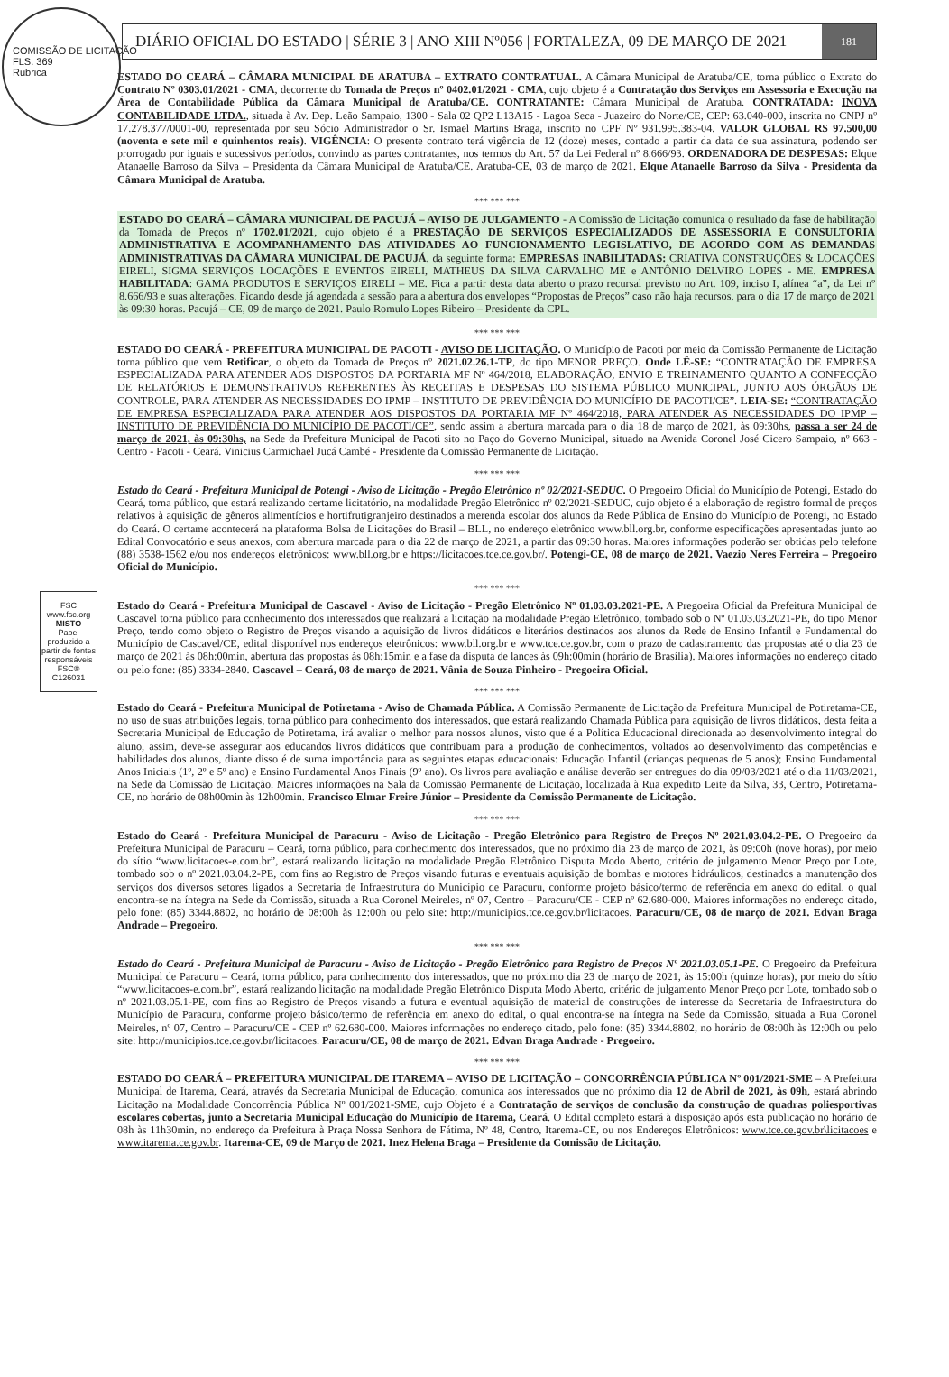COMISSÃO DE LICITAÇÃO
FLS. 369
Rubrica
DIÁRIO OFICIAL DO ESTADO | SÉRIE 3 | ANO XIII Nº056 | FORTALEZA, 09 DE MARÇO DE 2021
181
FSC
www.fsc.org
MISTO
Papel produzido a partir de fontes responsáveis
FSC® C126031
ESTADO DO CEARÁ – CÂMARA MUNICIPAL DE ARATUBA – EXTRATO CONTRATUAL. A Câmara Municipal de Aratuba/CE, torna público o Extrato do Contrato Nº 0303.01/2021 - CMA, decorrente do Tomada de Preços nº 0402.01/2021 - CMA, cujo objeto é a Contratação dos Serviços em Assessoria e Execução na Área de Contabilidade Pública da Câmara Municipal de Aratuba/CE. CONTRATANTE: Câmara Municipal de Aratuba. CONTRATADA: INOVA CONTABILIDADE LTDA., situada à Av. Dep. Leão Sampaio, 1300 - Sala 02 QP2 L13A15 - Lagoa Seca - Juazeiro do Norte/CE, CEP: 63.040-000, inscrita no CNPJ nº 17.278.377/0001-00, representada por seu Sócio Administrador o Sr. Ismael Martins Braga, inscrito no CPF Nº 931.995.383-04. VALOR GLOBAL R$ 97.500,00 (noventa e sete mil e quinhentos reais). VIGÊNCIA: O presente contrato terá vigência de 12 (doze) meses, contado a partir da data de sua assinatura, podendo ser prorrogado por iguais e sucessivos períodos, convindo as partes contratantes, nos termos do Art. 57 da Lei Federal nº 8.666/93. ORDENADORA DE DESPESAS: Elque Atanaelle Barroso da Silva – Presidenta da Câmara Municipal de Aratuba/CE. Aratuba-CE, 03 de março de 2021. Elque Atanaelle Barroso da Silva - Presidenta da Câmara Municipal de Aratuba.
*** *** ***
ESTADO DO CEARÁ – CÂMARA MUNICIPAL DE PACUJÁ – AVISO DE JULGAMENTO - A Comissão de Licitação comunica o resultado da fase de habilitação da Tomada de Preços nº 1702.01/2021, cujo objeto é a PRESTAÇÃO DE SERVIÇOS ESPECIALIZADOS DE ASSESSORIA E CONSULTORIA ADMINISTRATIVA E ACOMPANHAMENTO DAS ATIVIDADES AO FUNCIONAMENTO LEGISLATIVO, DE ACORDO COM AS DEMANDAS ADMINISTRATIVAS DA CÂMARA MUNICIPAL DE PACUJÁ, da seguinte forma: EMPRESAS INABILITADAS: CRIATIVA CONSTRUÇÕES & LOCAÇÕES EIRELI, SIGMA SERVIÇOS LOCAÇÕES E EVENTOS EIRELI, MATHEUS DA SILVA CARVALHO ME e ANTÔNIO DELVIRO LOPES - ME. EMPRESA HABILITADA: GAMA PRODUTOS E SERVIÇOS EIRELI – ME. Fica a partir desta data aberto o prazo recursal previsto no Art. 109, inciso I, alínea “a”, da Lei nº 8.666/93 e suas alterações. Ficando desde já agendada a sessão para a abertura dos envelopes “Propostas de Preços” caso não haja recursos, para o dia 17 de março de 2021 às 09:30 horas. Pacujá – CE, 09 de março de 2021. Paulo Romulo Lopes Ribeiro – Presidente da CPL.
*** *** ***
ESTADO DO CEARÁ - PREFEITURA MUNICIPAL DE PACOTI - AVISO DE LICITAÇÃO. O Município de Pacoti por meio da Comissão Permanente de Licitação torna público que vem Retificar, o objeto da Tomada de Preços nº 2021.02.26.1-TP, do tipo MENOR PREÇO. Onde LÊ-SE: “CONTRATAÇÃO DE EMPRESA ESPECIALIZADA PARA ATENDER AOS DISPOSTOS DA PORTARIA MF Nº 464/2018, ELABORAÇÃO, ENVIO E TREINAMENTO QUANTO A CONFECÇÃO DE RELATÓRIOS E DEMONSTRATIVOS REFERENTES ÀS RECEITAS E DESPESAS DO SISTEMA PÚBLICO MUNICIPAL, JUNTO AOS ÓRGÃOS DE CONTROLE, PARA ATENDER AS NECESSIDADES DO IPMP – INSTITUTO DE PREVIDÊNCIA DO MUNICÍPIO DE PACOTI/CE”. LEIA-SE: “CONTRATAÇÃO DE EMPRESA ESPECIALIZADA PARA ATENDER AOS DISPOSTOS DA PORTARIA MF Nº 464/2018, PARA ATENDER AS NECESSIDADES DO IPMP – INSTITUTO DE PREVIDÊNCIA DO MUNICÍPIO DE PACOTI/CE”, sendo assim a abertura marcada para o dia 18 de março de 2021, às 09:30hs, passa a ser 24 de março de 2021, às 09:30hs, na Sede da Prefeitura Municipal de Pacoti sito no Paço do Governo Municipal, situado na Avenida Coronel José Cicero Sampaio, nº 663 - Centro - Pacoti - Ceará. Vinicius Carmichael Jucá Cambé - Presidente da Comissão Permanente de Licitação.
*** *** ***
Estado do Ceará - Prefeitura Municipal de Potengi - Aviso de Licitação - Pregão Eletrônico nº 02/2021-SEDUC. O Pregoeiro Oficial do Município de Potengi, Estado do Ceará, torna público, que estará realizando certame licitatório, na modalidade Pregão Eletrônico nº 02/2021-SEDUC, cujo objeto é a elaboração de registro formal de preços relativos à aquisição de gêneros alimentícios e hortifrutigranjeiro destinados a merenda escolar dos alunos da Rede Pública de Ensino do Município de Potengi, no Estado do Ceará. O certame acontecerá na plataforma Bolsa de Licitações do Brasil – BLL, no endereço eletrônico www.bll.org.br, conforme especificações apresentadas junto ao Edital Convocatório e seus anexos, com abertura marcada para o dia 22 de março de 2021, a partir das 09:30 horas. Maiores informações poderão ser obtidas pelo telefone (88) 3538-1562 e/ou nos endereços eletrônicos: www.bll.org.br e https://licitacoes.tce.ce.gov.br/. Potengi-CE, 08 de março de 2021. Vaezio Neres Ferreira – Pregoeiro Oficial do Município.
*** *** ***
Estado do Ceará - Prefeitura Municipal de Cascavel - Aviso de Licitação - Pregão Eletrônico Nº 01.03.03.2021-PE. A Pregoeira Oficial da Prefeitura Municipal de Cascavel torna público para conhecimento dos interessados que realizará a licitação na modalidade Pregão Eletrônico, tombado sob o Nº 01.03.03.2021-PE, do tipo Menor Preço, tendo como objeto o Registro de Preços visando a aquisição de livros didáticos e literários destinados aos alunos da Rede de Ensino Infantil e Fundamental do Município de Cascavel/CE, edital disponível nos endereços eletrônicos: www.bll.org.br e www.tce.ce.gov.br, com o prazo de cadastramento das propostas até o dia 23 de março de 2021 às 08h:00min, abertura das propostas às 08h:15min e a fase da disputa de lances às 09h:00min (horário de Brasília). Maiores informações no endereço citado ou pelo fone: (85) 3334-2840. Cascavel – Ceará, 08 de março de 2021. Vânia de Souza Pinheiro - Pregoeira Oficial.
*** *** ***
Estado do Ceará - Prefeitura Municipal de Potiretama - Aviso de Chamada Pública. A Comissão Permanente de Licitação da Prefeitura Municipal de Potiretama-CE, no uso de suas atribuições legais, torna público para conhecimento dos interessados, que estará realizando Chamada Pública para aquisição de livros didáticos, desta feita a Secretaria Municipal de Educação de Potiretama, irá avaliar o melhor para nossos alunos, visto que é a Política Educacional direcionada ao desenvolvimento integral do aluno, assim, deve-se assegurar aos educandos livros didáticos que contribuam para a produção de conhecimentos, voltados ao desenvolvimento das competências e habilidades dos alunos, diante disso é de suma importância para as seguintes etapas educacionais: Educação Infantil (crianças pequenas de 5 anos); Ensino Fundamental Anos Iniciais (1º, 2º e 5º ano) e Ensino Fundamental Anos Finais (9º ano). Os livros para avaliação e análise deverão ser entregues do dia 09/03/2021 até o dia 11/03/2021, na Sede da Comissão de Licitação. Maiores informações na Sala da Comissão Permanente de Licitação, localizada à Rua expedito Leite da Silva, 33, Centro, Potiretama-CE, no horário de 08h00min às 12h00min. Francisco Elmar Freire Júnior – Presidente da Comissão Permanente de Licitação.
*** *** ***
Estado do Ceará - Prefeitura Municipal de Paracuru - Aviso de Licitação - Pregão Eletrônico para Registro de Preços Nº 2021.03.04.2-PE. O Pregoeiro da Prefeitura Municipal de Paracuru – Ceará, torna público, para conhecimento dos interessados, que no próximo dia 23 de março de 2021, às 09:00h (nove horas), por meio do sítio “www.licitacoes-e.com.br”, estará realizando licitação na modalidade Pregão Eletrônico Disputa Modo Aberto, critério de julgamento Menor Preço por Lote, tombado sob o nº 2021.03.04.2-PE, com fins ao Registro de Preços visando futuras e eventuais aquisição de bombas e motores hidráulicos, destinados a manutenção dos serviços dos diversos setores ligados a Secretaria de Infraestrutura do Município de Paracuru, conforme projeto básico/termo de referência em anexo do edital, o qual encontra-se na íntegra na Sede da Comissão, situada a Rua Coronel Meireles, nº 07, Centro – Paracuru/CE - CEP nº 62.680-000. Maiores informações no endereço citado, pelo fone: (85) 3344.8802, no horário de 08:00h às 12:00h ou pelo site: http://municipios.tce.ce.gov.br/licitacoes. Paracuru/CE, 08 de março de 2021. Edvan Braga Andrade – Pregoeiro.
*** *** ***
Estado do Ceará - Prefeitura Municipal de Paracuru - Aviso de Licitação - Pregão Eletrônico para Registro de Preços Nº 2021.03.05.1-PE. O Pregoeiro da Prefeitura Municipal de Paracuru – Ceará, torna público, para conhecimento dos interessados, que no próximo dia 23 de março de 2021, às 15:00h (quinze horas), por meio do sítio “www.licitacoes-e.com.br”, estará realizando licitação na modalidade Pregão Eletrônico Disputa Modo Aberto, critério de julgamento Menor Preço por Lote, tombado sob o nº 2021.03.05.1-PE, com fins ao Registro de Preços visando a futura e eventual aquisição de material de construções de interesse da Secretaria de Infraestrutura do Município de Paracuru, conforme projeto básico/termo de referência em anexo do edital, o qual encontra-se na íntegra na Sede da Comissão, situada a Rua Coronel Meireles, nº 07, Centro – Paracuru/CE - CEP nº 62.680-000. Maiores informações no endereço citado, pelo fone: (85) 3344.8802, no horário de 08:00h às 12:00h ou pelo site: http://municipios.tce.ce.gov.br/licitacoes. Paracuru/CE, 08 de março de 2021. Edvan Braga Andrade - Pregoeiro.
*** *** ***
ESTADO DO CEARÁ – PREFEITURA MUNICIPAL DE ITAREMA – AVISO DE LICITAÇÃO – CONCORRÊNCIA PÚBLICA Nº 001/2021-SME – A Prefeitura Municipal de Itarema, Ceará, através da Secretaria Municipal de Educação, comunica aos interessados que no próximo dia 12 de Abril de 2021, às 09h, estará abrindo Licitação na Modalidade Concorrência Pública Nº 001/2021-SME, cujo Objeto é a Contratação de serviços de conclusão da construção de quadras poliesportivas escolares cobertas, junto a Secretaria Municipal Educação do Município de Itarema, Ceará. O Edital completo estará à disposição após esta publicação no horário de 08h às 11h30min, no endereço da Prefeitura à Praça Nossa Senhora de Fátima, Nº 48, Centro, Itarema-CE, ou nos Endereços Eletrônicos: www.tce.ce.gov.br\licitacoes e www.itarema.ce.gov.br. Itarema-CE, 09 de Março de 2021. Inez Helena Braga – Presidente da Comissão de Licitação.